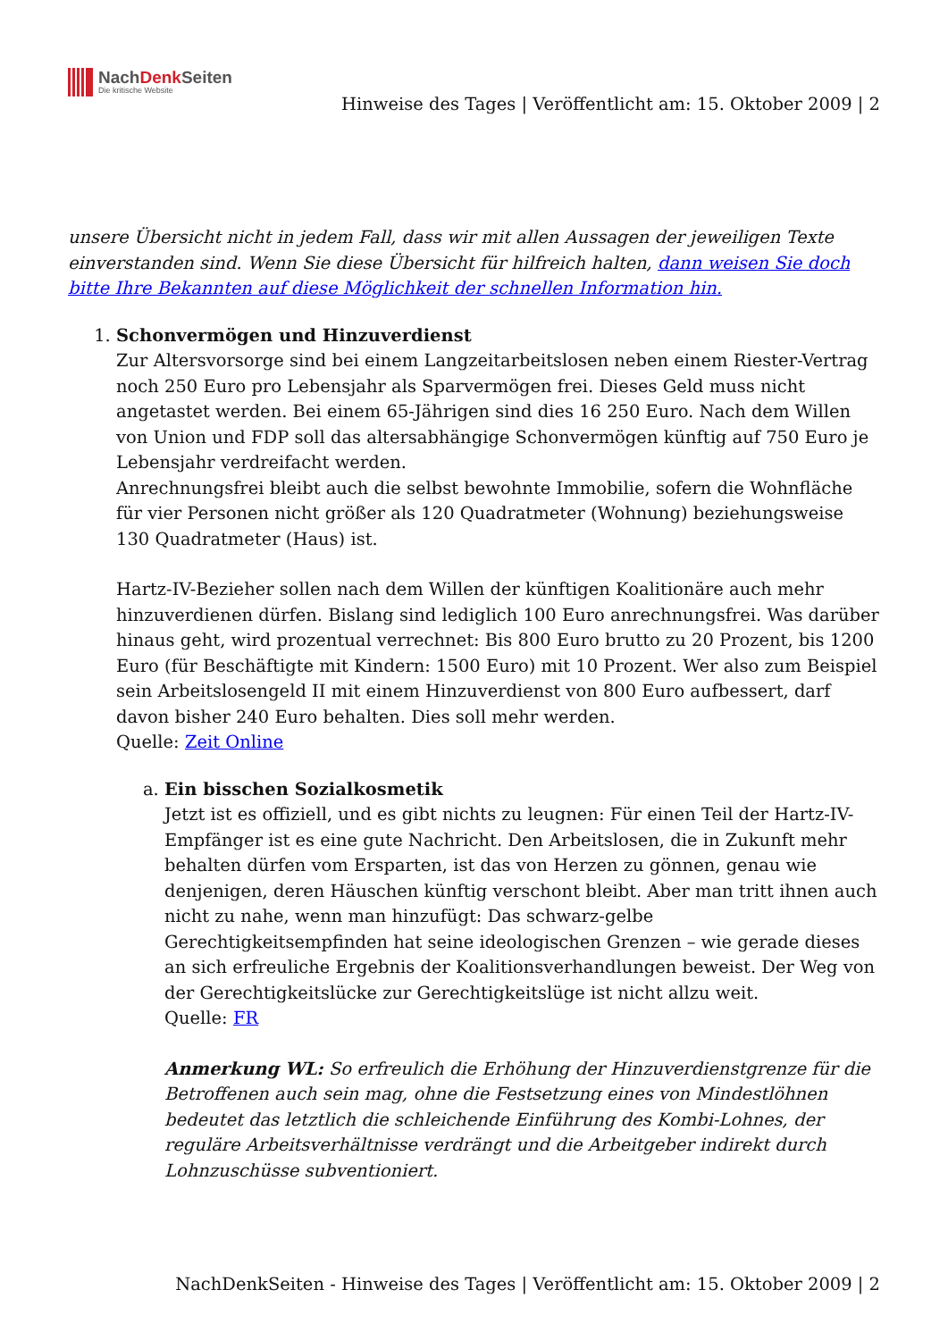NachDenk Seiten
Die kritische Website
Hinweise des Tages | Veröffentlicht am: 15. Oktober 2009 | 2
unsere Übersicht nicht in jedem Fall, dass wir mit allen Aussagen der jeweiligen Texte einverstanden sind. Wenn Sie diese Übersicht für hilfreich halten, dann weisen Sie doch bitte Ihre Bekannten auf diese Möglichkeit der schnellen Information hin.
1. Schonvermögen und Hinzuverdienst
Zur Altersvorsorge sind bei einem Langzeitarbeitslosen neben einem Riester-Vertrag noch 250 Euro pro Lebensjahr als Sparvermögen frei. Dieses Geld muss nicht angetastet werden. Bei einem 65-Jährigen sind dies 16 250 Euro. Nach dem Willen von Union und FDP soll das altersabhängige Schonvermögen künftig auf 750 Euro je Lebensjahr verdreifacht werden.
Anrechnungsfrei bleibt auch die selbst bewohnte Immobilie, sofern die Wohnfläche für vier Personen nicht größer als 120 Quadratmeter (Wohnung) beziehungsweise 130 Quadratmeter (Haus) ist.
Hartz-IV-Bezieher sollen nach dem Willen der künftigen Koalitionäre auch mehr hinzuverdienen dürfen. Bislang sind lediglich 100 Euro anrechnungsfrei. Was darüber hinaus geht, wird prozentual verrechnet: Bis 800 Euro brutto zu 20 Prozent, bis 1200 Euro (für Beschäftigte mit Kindern: 1500 Euro) mit 10 Prozent. Wer also zum Beispiel sein Arbeitslosengeld II mit einem Hinzuverdienst von 800 Euro aufbessert, darf davon bisher 240 Euro behalten. Dies soll mehr werden.
Quelle: Zeit Online
a. Ein bisschen Sozialkosmetik
Jetzt ist es offiziell, und es gibt nichts zu leugnen: Für einen Teil der Hartz-IV-Empfänger ist es eine gute Nachricht. Den Arbeitslosen, die in Zukunft mehr behalten dürfen vom Ersparten, ist das von Herzen zu gönnen, genau wie denjenigen, deren Häuschen künftig verschont bleibt. Aber man tritt ihnen auch nicht zu nahe, wenn man hinzufügt: Das schwarz-gelbe Gerechtigkeitsempfinden hat seine ideologischen Grenzen – wie gerade dieses an sich erfreuliche Ergebnis der Koalitionsverhandlungen beweist. Der Weg von der Gerechtigkeitslücke zur Gerechtigkeitslüge ist nicht allzu weit.
Quelle: FR
Anmerkung WL: So erfreulich die Erhöhung der Hinzuverdienstgrenze für die Betroffenen auch sein mag, ohne die Festsetzung eines von Mindestlöhnen bedeutet das letztlich die schleichende Einführung des Kombi-Lohnes, der reguläre Arbeitsverhältnisse verdrängt und die Arbeitgeber indirekt durch Lohnzuschüsse subventioniert.
NachDenkSeiten - Hinweise des Tages | Veröffentlicht am: 15. Oktober 2009 | 2